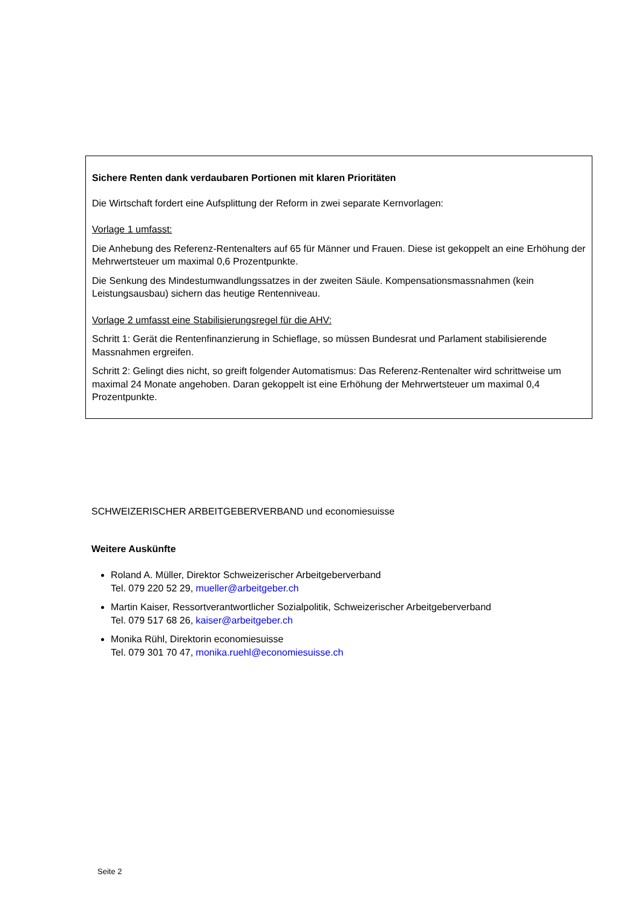Sichere Renten dank verdaubaren Portionen mit klaren Prioritäten
Die Wirtschaft fordert eine Aufsplittung der Reform in zwei separate Kernvorlagen:
Vorlage 1 umfasst:
Die Anhebung des Referenz-Rentenalters auf 65 für Männer und Frauen. Diese ist gekoppelt an eine Erhöhung der Mehrwertsteuer um maximal 0,6 Prozentpunkte.
Die Senkung des Mindestumwandlungssatzes in der zweiten Säule. Kompensationsmassnahmen (kein Leistungsausbau) sichern das heutige Rentenniveau.
Vorlage 2 umfasst eine Stabilisierungsregel für die AHV:
Schritt 1: Gerät die Rentenfinanzierung in Schieflage, so müssen Bundesrat und Parlament stabilisie­rende Massnahmen ergreifen.
Schritt 2: Gelingt dies nicht, so greift folgender Automatismus: Das Referenz-Rentenalter wird schritt­weise um maximal 24 Monate angehoben. Daran gekoppelt ist eine Erhöhung der Mehrwertsteuer um maximal 0,4 Prozentpunkte.
SCHWEIZERISCHER ARBEITGEBERVERBAND und economiesuisse
Weitere Auskünfte
Roland A. Müller, Direktor Schweizerischer Arbeitgeberverband
Tel. 079 220 52 29, mueller@arbeitgeber.ch
Martin Kaiser, Ressortverantwortlicher Sozialpolitik, Schweizerischer Arbeitgeberverband
Tel. 079 517 68 26, kaiser@arbeitgeber.ch
Monika Rühl, Direktorin economiesuisse
Tel. 079 301 70 47, monika.ruehl@economiesuisse.ch
Seite 2